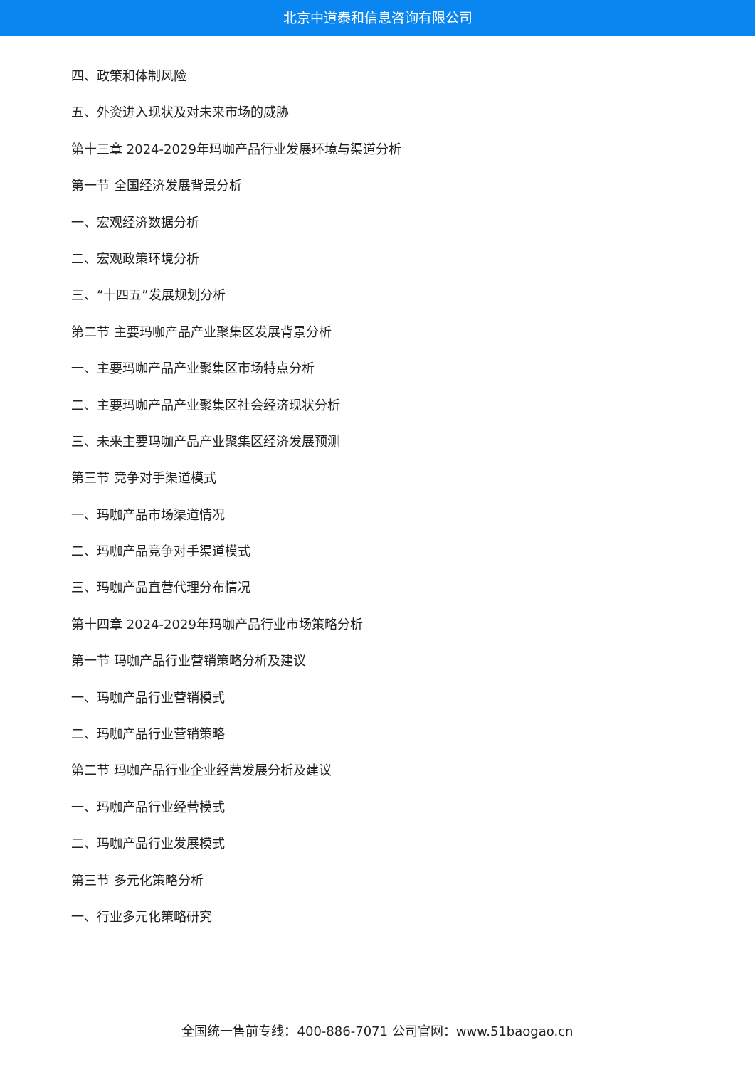北京中道泰和信息咨询有限公司
四、政策和体制风险
五、外资进入现状及对未来市场的威胁
第十三章 2024-2029年玛咖产品行业发展环境与渠道分析
第一节 全国经济发展背景分析
一、宏观经济数据分析
二、宏观政策环境分析
三、“十四五”发展规划分析
第二节 主要玛咖产品产业聚集区发展背景分析
一、主要玛咖产品产业聚集区市场特点分析
二、主要玛咖产品产业聚集区社会经济现状分析
三、未来主要玛咖产品产业聚集区经济发展预测
第三节 竞争对手渠道模式
一、玛咖产品市场渠道情况
二、玛咖产品竞争对手渠道模式
三、玛咖产品直营代理分布情况
第十四章 2024-2029年玛咖产品行业市场策略分析
第一节 玛咖产品行业营销策略分析及建议
一、玛咖产品行业营销模式
二、玛咖产品行业营销策略
第二节 玛咖产品行业企业经营发展分析及建议
一、玛咖产品行业经营模式
二、玛咖产品行业发展模式
第三节 多元化策略分析
一、行业多元化策略研究
全国统一售前专线：400-886-7071 公司官网：www.51baogao.cn